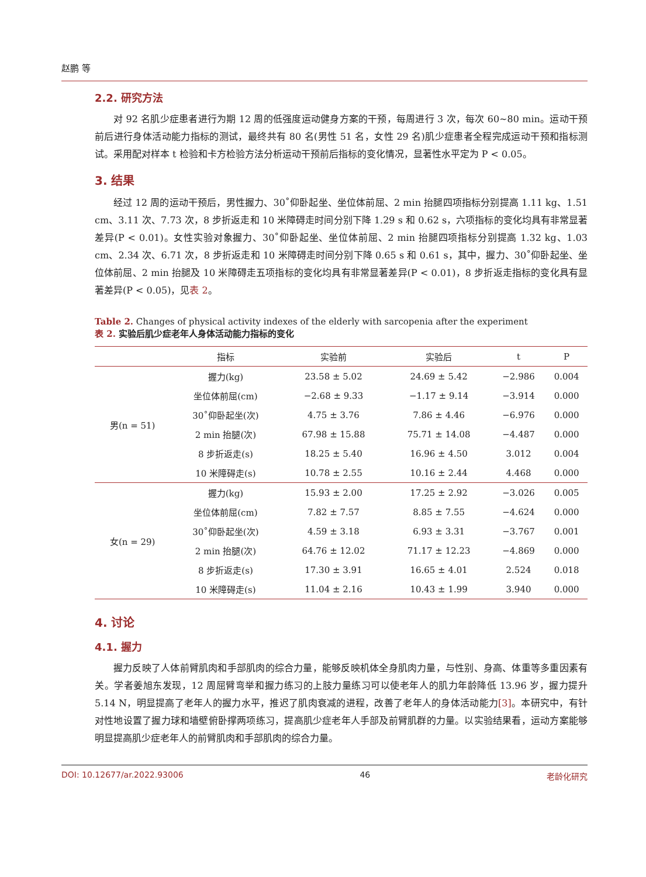赵鹏 等
2.2. 研究方法
对 92 名肌少症患者进行为期 12 周的低强度运动健身方案的干预，每周进行 3 次，每次 60~80 min。运动干预前后进行身体活动能力指标的测试，最终共有 80 名(男性 51 名，女性 29 名)肌少症患者全程完成运动干预和指标测试。采用配对样本 t 检验和卡方检验方法分析运动干预前后指标的变化情况，显著性水平定为 P < 0.05。
3. 结果
经过 12 周的运动干预后，男性握力、30˚仰卧起坐、坐位体前屈、2 min 抬腿四项指标分别提高 1.11 kg、1.51 cm、3.11 次、7.73 次，8 步折返走和 10 米障碍走时间分别下降 1.29 s 和 0.62 s，六项指标的变化均具有非常显著差异(P < 0.01)。女性实验对象握力、30˚仰卧起坐、坐位体前屈、2 min 抬腿四项指标分别提高 1.32 kg、1.03 cm、2.34 次、6.71 次，8 步折返走和 10 米障碍走时间分别下降 0.65 s 和 0.61 s，其中，握力、30˚仰卧起坐、坐位体前屈、2 min 抬腿及 10 米障碍走五项指标的变化均具有非常显著差异(P < 0.01)，8 步折返走指标的变化具有显著差异(P < 0.05)，见表 2。
Table 2. Changes of physical activity indexes of the elderly with sarcopenia after the experiment
表 2. 实验后肌少症老年人身体活动能力指标的变化
| | 指标 | 实验前 | 实验后 | t | P |
| --- | --- | --- | --- | --- | --- |
| 男(n = 51) | 握力(kg) | 23.58 ± 5.02 | 24.69 ± 5.42 | −2.986 | 0.004 |
| | 坐位体前屈(cm) | −2.68 ± 9.33 | −1.17 ± 9.14 | −3.914 | 0.000 |
| | 30˚仰卧起坐(次) | 4.75 ± 3.76 | 7.86 ± 4.46 | −6.976 | 0.000 |
| | 2 min 抬腿(次) | 67.98 ± 15.88 | 75.71 ± 14.08 | −4.487 | 0.000 |
| | 8 步折返走(s) | 18.25 ± 5.40 | 16.96 ± 4.50 | 3.012 | 0.004 |
| | 10 米障碍走(s) | 10.78 ± 2.55 | 10.16 ± 2.44 | 4.468 | 0.000 |
| 女(n = 29) | 握力(kg) | 15.93 ± 2.00 | 17.25 ± 2.92 | −3.026 | 0.005 |
| | 坐位体前屈(cm) | 7.82 ± 7.57 | 8.85 ± 7.55 | −4.624 | 0.000 |
| | 30˚仰卧起坐(次) | 4.59 ± 3.18 | 6.93 ± 3.31 | −3.767 | 0.001 |
| | 2 min 抬腿(次) | 64.76 ± 12.02 | 71.17 ± 12.23 | −4.869 | 0.000 |
| | 8 步折返走(s) | 17.30 ± 3.91 | 16.65 ± 4.01 | 2.524 | 0.018 |
| | 10 米障碍走(s) | 11.04 ± 2.16 | 10.43 ± 1.99 | 3.940 | 0.000 |
4. 讨论
4.1. 握力
握力反映了人体前臂肌肉和手部肌肉的综合力量，能够反映机体全身肌肉力量，与性别、身高、体重等多重因素有关。学者姜旭东发现，12 周屈臂弯举和握力练习的上肢力量练习可以使老年人的肌力年龄降低 13.96 岁，握力提升 5.14 N，明显提高了老年人的握力水平，推迟了肌肉衰减的进程，改善了老年人的身体活动能力[3]。本研究中，有针对性地设置了握力球和墙壁俯卧撑两项练习，提高肌少症老年人手部及前臂肌群的力量。以实验结果看，运动方案能够明显提高肌少症老年人的前臂肌肉和手部肌肉的综合力量。
DOI: 10.12677/ar.2022.93006 46 老龄化研究